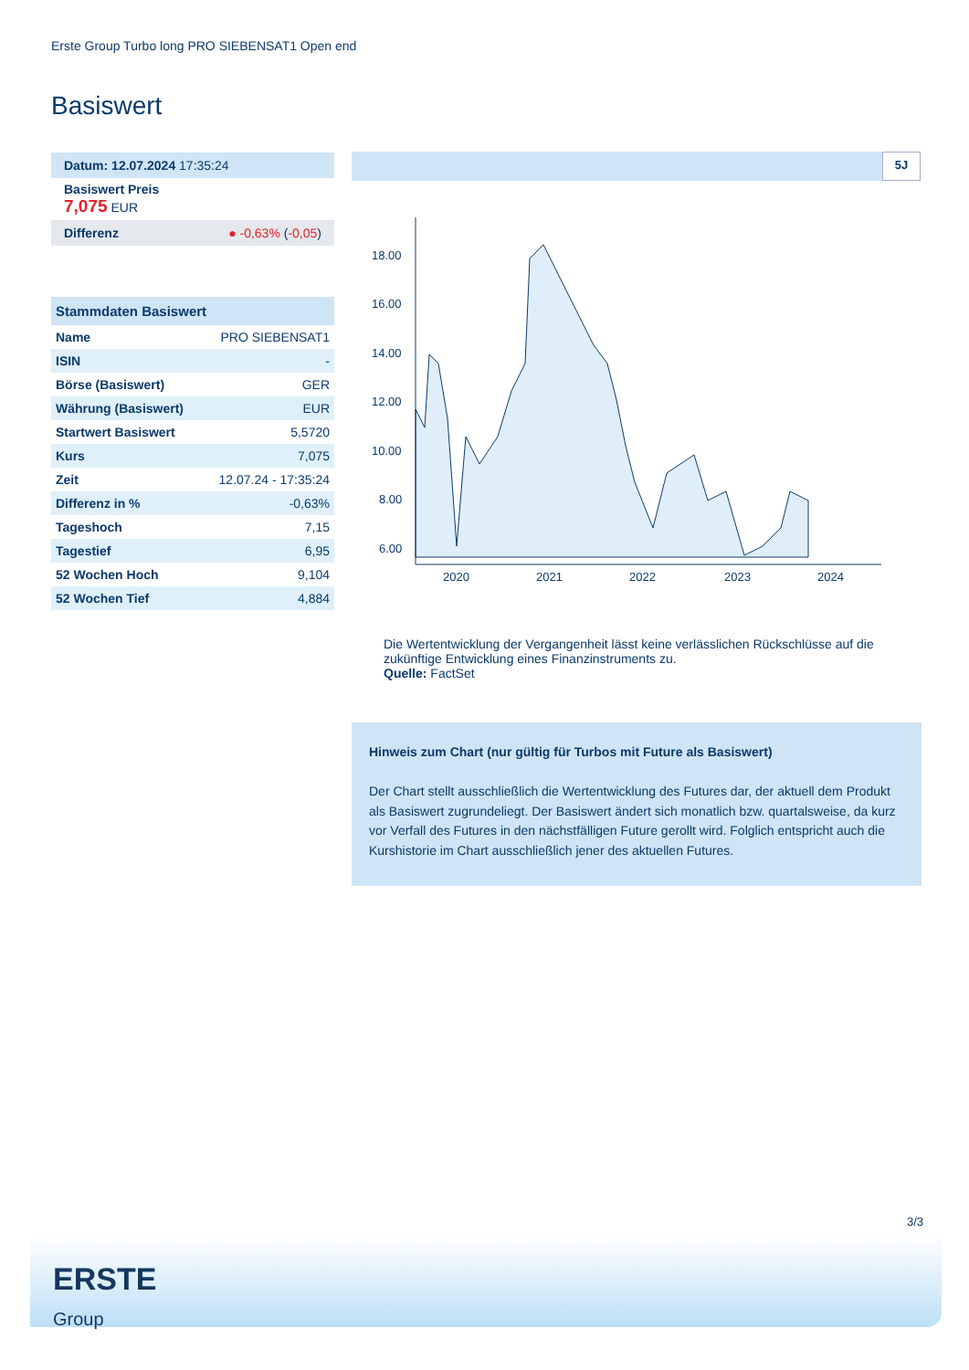Erste Group Turbo long PRO SIEBENSAT1 Open end
Basiswert
Datum: 12.07.2024 17:35:24
Basiswert Preis
7,075 EUR
Differenz ● -0,63% (-0,05)
| Stammdaten Basiswert | |
| --- | --- |
| Name | PRO SIEBENSAT1 |
| ISIN | - |
| Börse (Basiswert) | GER |
| Währung (Basiswert) | EUR |
| Startwert Basiswert | 5,5720 |
| Kurs | 7,075 |
| Zeit | 12.07.24 - 17:35:24 |
| Differenz in % | -0,63% |
| Tageshoch | 7,15 |
| Tagestief | 6,95 |
| 52 Wochen Hoch | 9,104 |
| 52 Wochen Tief | 4,884 |
5J
18.00
16.00
14.00
12.00
10.00
8.00
6.00
2020
2021
2022
2023
2024
Die Wertentwicklung der Vergangenheit lässt keine verlässlichen Rückschlüsse auf die zukünftige Entwicklung eines Finanzinstruments zu.
Quelle: FactSet
Hinweis zum Chart (nur gültig für Turbos mit Future als Basiswert)
Der Chart stellt ausschließlich die Wertentwicklung des Futures dar, der aktuell dem Produkt als Basiswert zugrundeliegt. Der Basiswert ändert sich monatlich bzw. quartalsweise, da kurz vor Verfall des Futures in den nächstfälligen Future gerollt wird. Folglich entspricht auch die Kurshistorie im Chart ausschließlich jener des aktuellen Futures.
3/3
ERSTE
Group